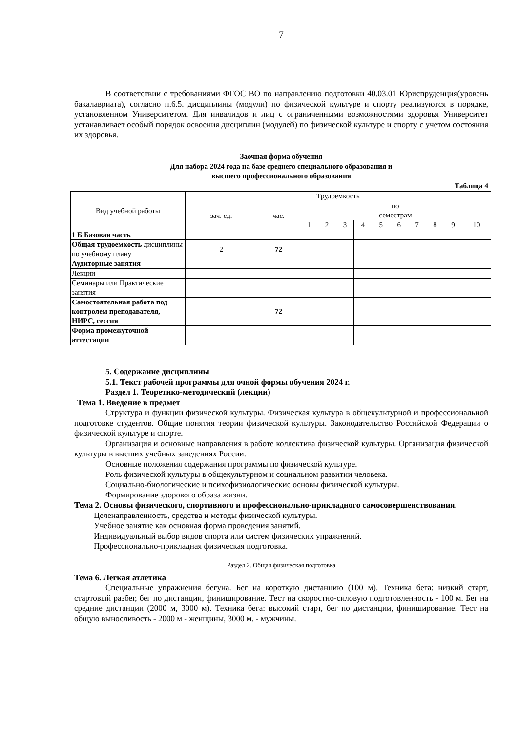7
В соответствии с требованиями ФГОС ВО по направлению подготовки 40.03.01 Юриспруденция(уровень бакалавриата), согласно п.6.5. дисциплины (модули) по физической культуре и спорту реализуются в порядке, установленном Университетом. Для инвалидов и лиц с ограниченными возможностями здоровья Университет устанавливает особый порядок освоения дисциплин (модулей) по физической культуре и спорту с учетом состояния их здоровья.
Заочная форма обучения
Для набора 2024 года на базе среднего специального образования и
высшего профессионального образования
Таблица 4
| Вид учебной работы | Трудоемкость | | | | | | | | | | | |
| --- | --- | --- | --- | --- | --- | --- | --- | --- | --- | --- | --- | --- |
| | зач. ед. | час. | по семестрам | | | | | | | | | |
| | | | 1 | 2 | 3 | 4 | 5 | 6 | 7 | 8 | 9 | 10 |
| 1 Б Базовая часть | | | | | | | | | | | | |
| Общая трудоемкость дисциплины по учебному плану | 2 | 72 | | | | | | | | | | |
| Аудиторные занятия | | | | | | | | | | | | |
| Лекции | | | | | | | | | | | | |
| Семинары или Практические занятия | | | | | | | | | | | | |
| Самостоятельная работа под контролем преподавателя, НИРС, сессия | | 72 | | | | | | | | | | |
| Форма промежуточной аттестации | | | | | | | | | | | | |
5. Содержание дисциплины
5.1. Текст рабочей программы для очной формы обучения 2024 г.
Раздел 1. Теоретико-методический (лекции)
Тема 1. Введение в предмет
Структура и функции физической культуры. Физическая культура в общекультурной и профессиональной подготовке студентов. Общие понятия теории физической культуры. Законодательство Российской Федерации о физической культуре и спорте.
Организация и основные направления в работе коллектива физической культуры. Организация физической культуры в высших учебных заведениях России.
Основные положения содержания программы по физической культуре.
Роль физической культуры в общекультурном и социальном развитии человека.
Социально-биологические и психофизиологические основы физической культуры.
Формирование здорового образа жизни.
Тема 2. Основы физического, спортивного и профессионально-прикладного самосовершенствования.
Целенаправленность, средства и методы физической культуры.
Учебное занятие как основная форма проведения занятий.
Индивидуальный выбор видов спорта или систем физических упражнений.
Профессионально-прикладная физическая подготовка.
Раздел 2. Общая физическая подготовка
Тема 6. Легкая атлетика
Специальные упражнения бегуна. Бег на короткую дистанцию (100 м). Техника бега: низкий старт, стартовый разбег, бег по дистанции, финиширование. Тест на скоростно-силовую подготовленность - 100 м. Бег на средние дистанции (2000 м, 3000 м). Техника бега: высокий старт, бег по дистанции, финиширование. Тест на общую выносливость - 2000 м - женщины, 3000 м. - мужчины.